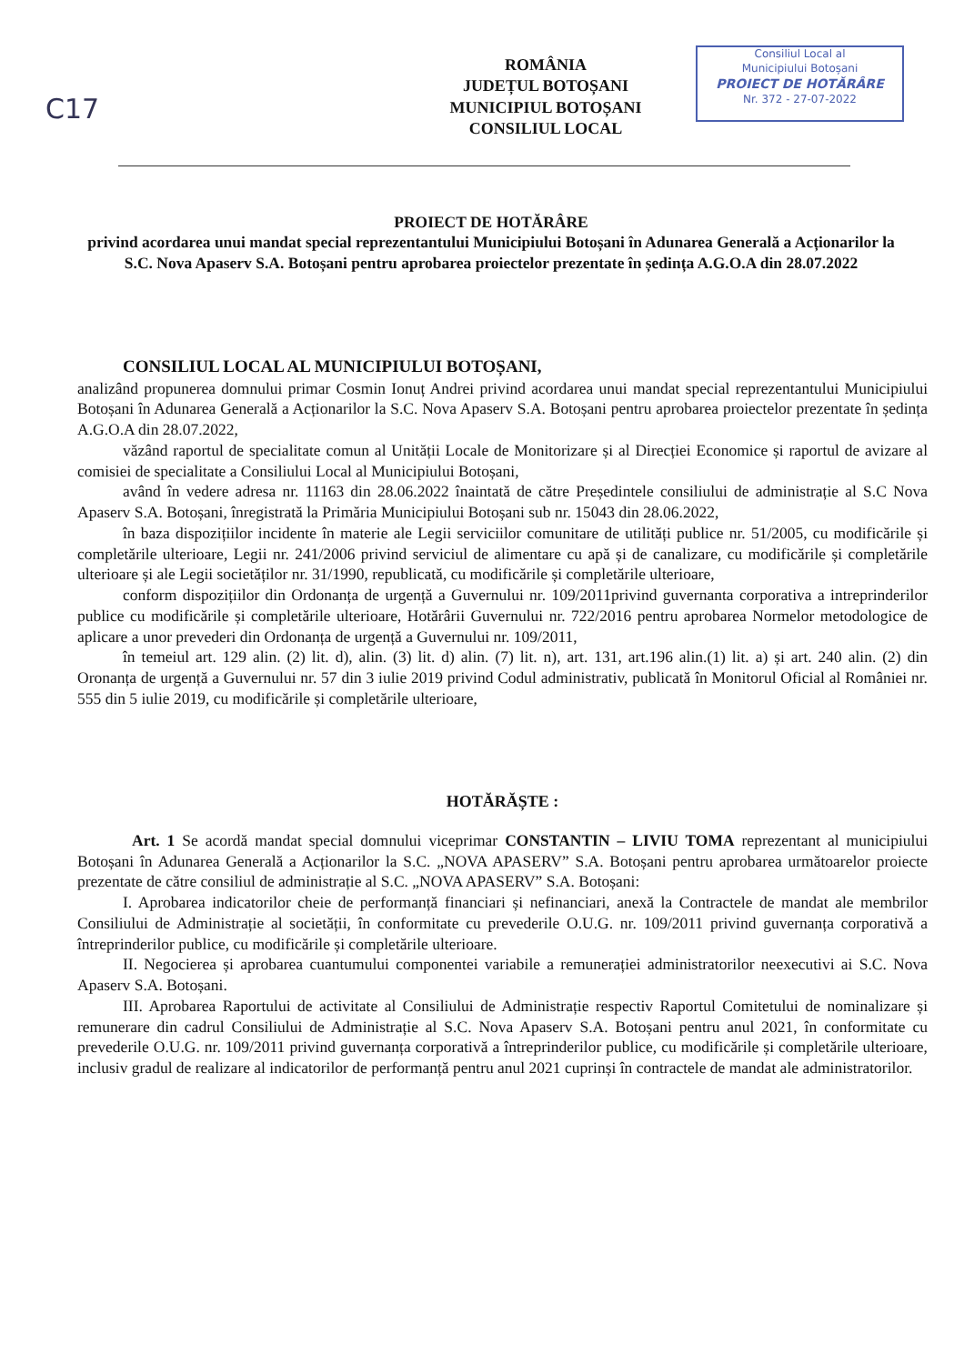C17
ROMÂNIA
JUDEȚUL BOTOȘANI
MUNICIPIUL BOTOȘANI
CONSILIUL LOCAL
Consiliul Local al
Municipiului Botoșani
PROIECT DE HOTĂRÂRE
Nr. 372 - 27-07-2022
PROIECT DE HOTĂRÂRE
privind acordarea unui mandat special reprezentantului Municipiului Botoșani în Adunarea Generală a Acționarilor la S.C. Nova Apaserv S.A. Botoșani pentru aprobarea proiectelor prezentate în ședința A.G.O.A din 28.07.2022
CONSILIUL LOCAL AL MUNICIPIULUI BOTOȘANI,
analizând propunerea domnului primar Cosmin Ionuț Andrei privind acordarea unui mandat special reprezentantului Municipiului Botoșani în Adunarea Generală a Acționarilor la S.C. Nova Apaserv S.A. Botoșani pentru aprobarea proiectelor prezentate în ședința A.G.O.A din 28.07.2022,
văzând raportul de specialitate comun al Unității Locale de Monitorizare și al Direcției Economice și raportul de avizare al comisiei de specialitate a Consiliului Local al Municipiului Botoșani,
având în vedere adresa nr. 11163 din 28.06.2022 înaintată de către Președintele consiliului de administrație al S.C Nova Apaserv S.A. Botoșani, înregistrată la Primăria Municipiului Botoșani sub nr. 15043 din 28.06.2022,
în baza dispozițiilor incidente în materie ale Legii serviciilor comunitare de utilități publice nr. 51/2005, cu modificările și completările ulterioare, Legii nr. 241/2006 privind serviciul de alimentare cu apă și de canalizare, cu modificările și completările ulterioare și ale Legii societăților nr. 31/1990, republicată, cu modificările și completările ulterioare,
conform dispozițiilor din Ordonanța de urgență a Guvernului nr. 109/2011privind guvernanta corporativa a intreprinderilor publice cu modificările și completările ulterioare, Hotărârii Guvernului nr. 722/2016 pentru aprobarea Normelor metodologice de aplicare a unor prevederi din Ordonanța de urgență a Guvernului nr. 109/2011,
în temeiul art. 129 alin. (2) lit. d), alin. (3) lit. d) alin. (7) lit. n), art. 131, art.196 alin.(1) lit. a) și art. 240 alin. (2) din Oronanța de urgență a Guvernului nr. 57 din 3 iulie 2019 privind Codul administrativ, publicată în Monitorul Oficial al României nr. 555 din 5 iulie 2019, cu modificările și completările ulterioare,
HOTĂRĂȘTE :
Art. 1 Se acordă mandat special domnului viceprimar CONSTANTIN – LIVIU TOMA reprezentant al municipiului Botoșani în Adunarea Generală a Acționarilor la S.C. „NOVA APASERV” S.A. Botoșani pentru aprobarea următoarelor proiecte prezentate de către consiliul de administrație al S.C. „NOVA APASERV” S.A. Botoșani:
I. Aprobarea indicatorilor cheie de performanță financiari și nefinanciari, anexă la Contractele de mandat ale membrilor Consiliului de Administrație al societății, în conformitate cu prevederile O.U.G. nr. 109/2011 privind guvernanța corporativă a întreprinderilor publice, cu modificările și completările ulterioare.
II. Negocierea și aprobarea cuantumului componentei variabile a remunerației administratorilor neexecutivi ai S.C. Nova Apaserv S.A. Botoșani.
III. Aprobarea Raportului de activitate al Consiliului de Administrație respectiv Raportul Comitetului de nominalizare și remunerare din cadrul Consiliului de Administrație al S.C. Nova Apaserv S.A. Botoșani pentru anul 2021, în conformitate cu prevederile O.U.G. nr. 109/2011 privind guvernanța corporativă a întreprinderilor publice, cu modificările și completările ulterioare, inclusiv gradul de realizare al indicatorilor de performanță pentru anul 2021 cuprinși în contractele de mandat ale administratorilor.